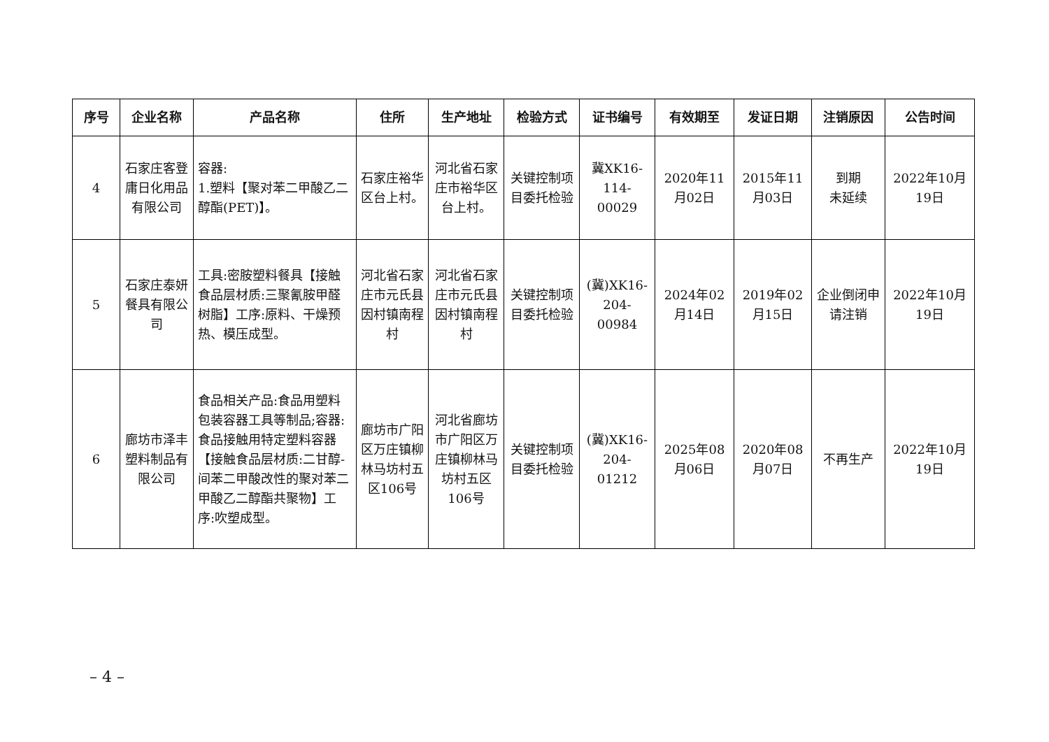| 序号 | 企业名称 | 产品名称 | 住所 | 生产地址 | 检验方式 | 证书编号 | 有效期至 | 发证日期 | 注销原因 | 公告时间 |
| --- | --- | --- | --- | --- | --- | --- | --- | --- | --- | --- |
| 4 | 石家庄客登庸日化用品有限公司 | 容器: 1.塑料【聚对苯二甲酸乙二醇酯(PET)】。 | 石家庄裕华区台上村。 | 河北省石家庄市裕华区台上村。 | 关键控制项目委托检验 | 冀XK16-114-00029 | 2020年11月02日 | 2015年11月03日 | 到期 未延续 | 2022年10月19日 |
| 5 | 石家庄泰妍餐具有限公司 | 工具:密胺塑料餐具【接触食品层材质:三聚氰胺甲醛树脂】工序:原料、干燥预热、模压成型。 | 河北省石家庄市元氏县因村镇南程村 | 河北省石家庄市元氏县因村镇南程村 | 关键控制项目委托检验 | (冀)XK16-204-00984 | 2024年02月14日 | 2019年02月15日 | 企业倒闭申请注销 | 2022年10月19日 |
| 6 | 廊坊市泽丰塑料制品有限公司 | 食品相关产品:食品用塑料包装容器工具等制品;容器:食品接触用特定塑料容器【接触食品层材质:二甘醇-间苯二甲酸改性的聚对苯二甲酸乙二醇酯共聚物】工序:吹塑成型。 | 廊坊市广阳区万庄镇柳林马坊村五区106号 | 河北省廊坊市广阳区万庄镇柳林马坊村五区106号 | 关键控制项目委托检验 | (冀)XK16-204-01212 | 2025年08月06日 | 2020年08月07日 | 不再生产 | 2022年10月19日 |
– 4 –